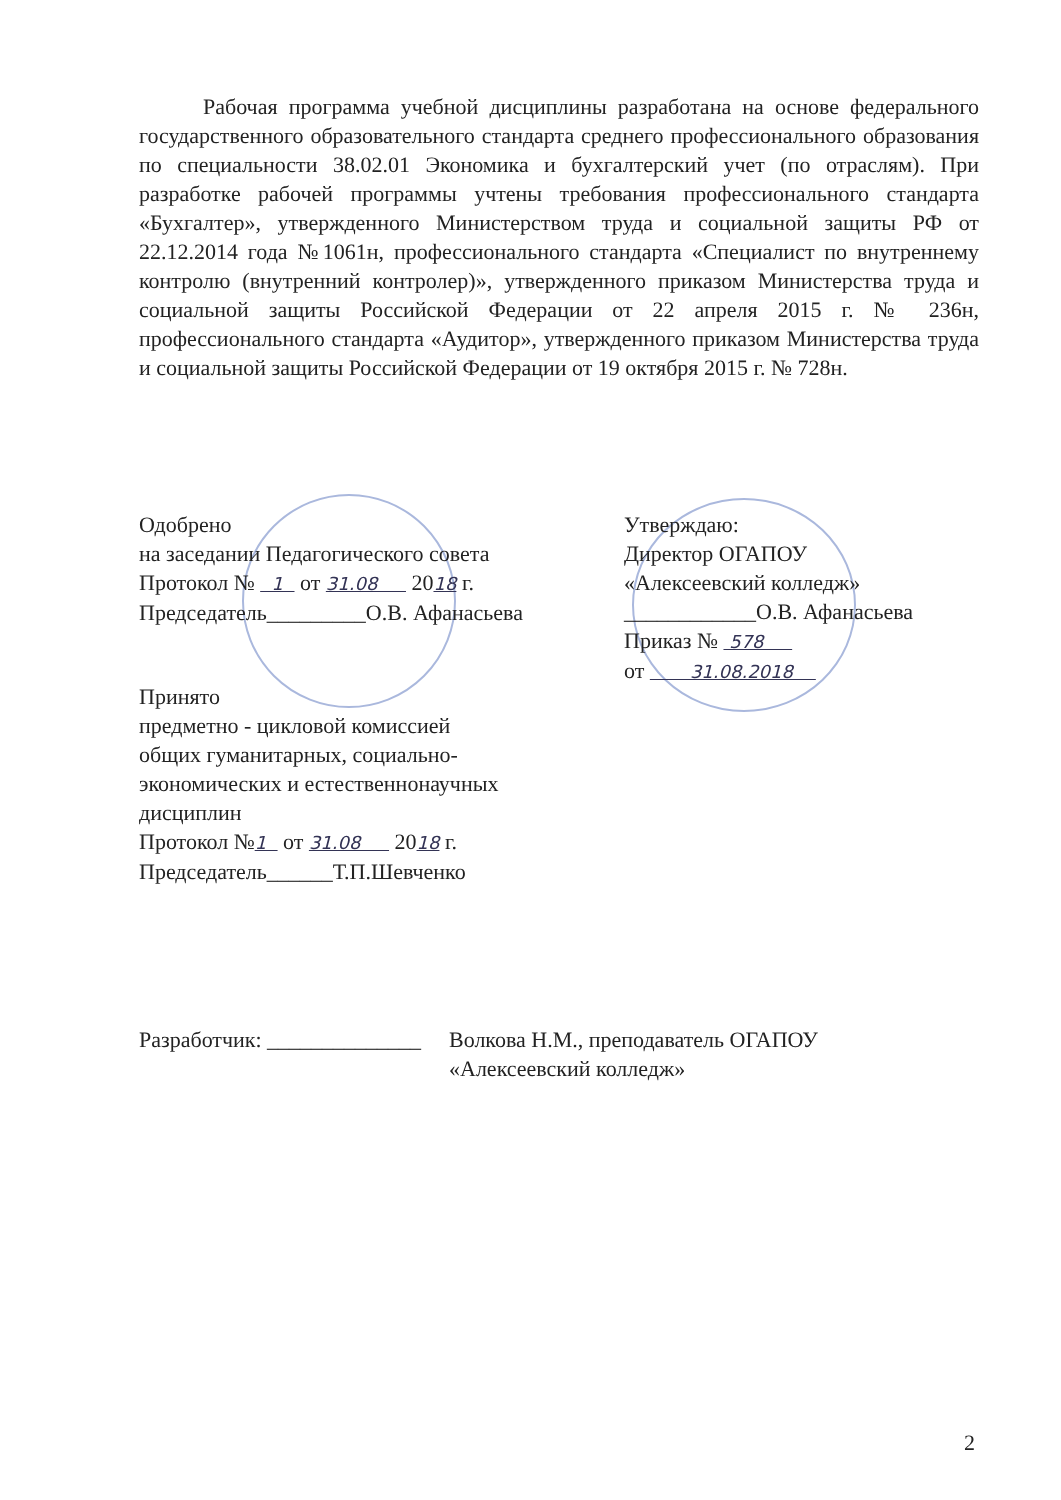Рабочая программа учебной дисциплины разработана на основе федерального государственного образовательного стандарта среднего профессионального образования по специальности 38.02.01 Экономика и бухгалтерский учет (по отраслям). При разработке рабочей программы учтены требования профессионального стандарта «Бухгалтер», утвержденного Министерством труда и социальной защиты РФ от 22.12.2014 года №1061н, профессионального стандарта «Специалист по внутреннему контролю (внутренний контролер)», утвержденного приказом Министерства труда и социальной защиты Российской Федерации от 22 апреля 2015 г. № 236н, профессионального стандарта «Аудитор», утвержденного приказом Министерства труда и социальной защиты Российской Федерации от 19 октября 2015 г. № 728н.
Одобрено
на заседании Педагогического совета
Протокол № 1 от 31.08 2018 г.
Председатель_________О.В. Афанасьева
Утверждаю:
Директор ОГАПОУ
«Алексеевский колледж»
____________О.В. Афанасьева
Приказ № 578
от 31.08.2018
Принято
предметно - цикловой комиссией
общих гуманитарных, социально-
экономических и естественнонаучных
дисциплин
Протокол №1 от 31.08 2018 г.
Председатель______Т.П.Шевченко
Разработчик: ______________
Волкова Н.М., преподаватель ОГАПОУ
«Алексеевский колледж»
2